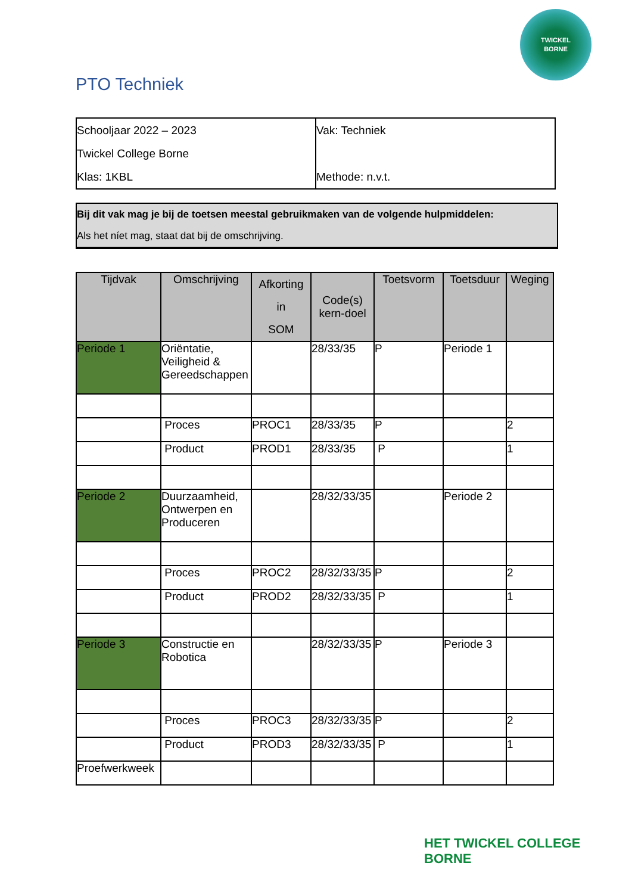TWICKEL
BORNE
PTO Techniek
| Schooljaar 2022 – 2023 Twickel College Borne Klas: 1KBL | Vak: Techniek Methode: n.v.t. |
Bij dit vak mag je bij de toetsen meestal gebruikmaken van de volgende hulpmiddelen:
Als het níet mag, staat dat bij de omschrijving.
| Tijdvak | Omschrijving | Afkorting in SOM | Code(s) kern-doel | Toetsvorm | Toetsduur | Weging |
| --- | --- | --- | --- | --- | --- | --- |
| Periode 1 | Oriëntatie, Veiligheid & Gereedschappen | | 28/33/35 | P | Periode 1 | |
| | Proces | PROC1 | 28/33/35 | P | | 2 |
| | Product | PROD1 | 28/33/35 | P | | 1 |
| Periode 2 | Duurzaamheid, Ontwerpen en Produceren | | 28/32/33/35 | | Periode 2 | |
| | Proces | PROC2 | 28/32/33/35 | P | | 2 |
| | Product | PROD2 | 28/32/33/35 | P | | 1 |
| Periode 3 | Constructie en Robotica | | 28/32/33/35 | P | Periode 3 | |
| | Proces | PROC3 | 28/32/33/35 | P | | 2 |
| | Product | PROD3 | 28/32/33/35 | P | | 1 |
| Proefwerkweek | | | | | | |
HET TWICKEL COLLEGE
BORNE